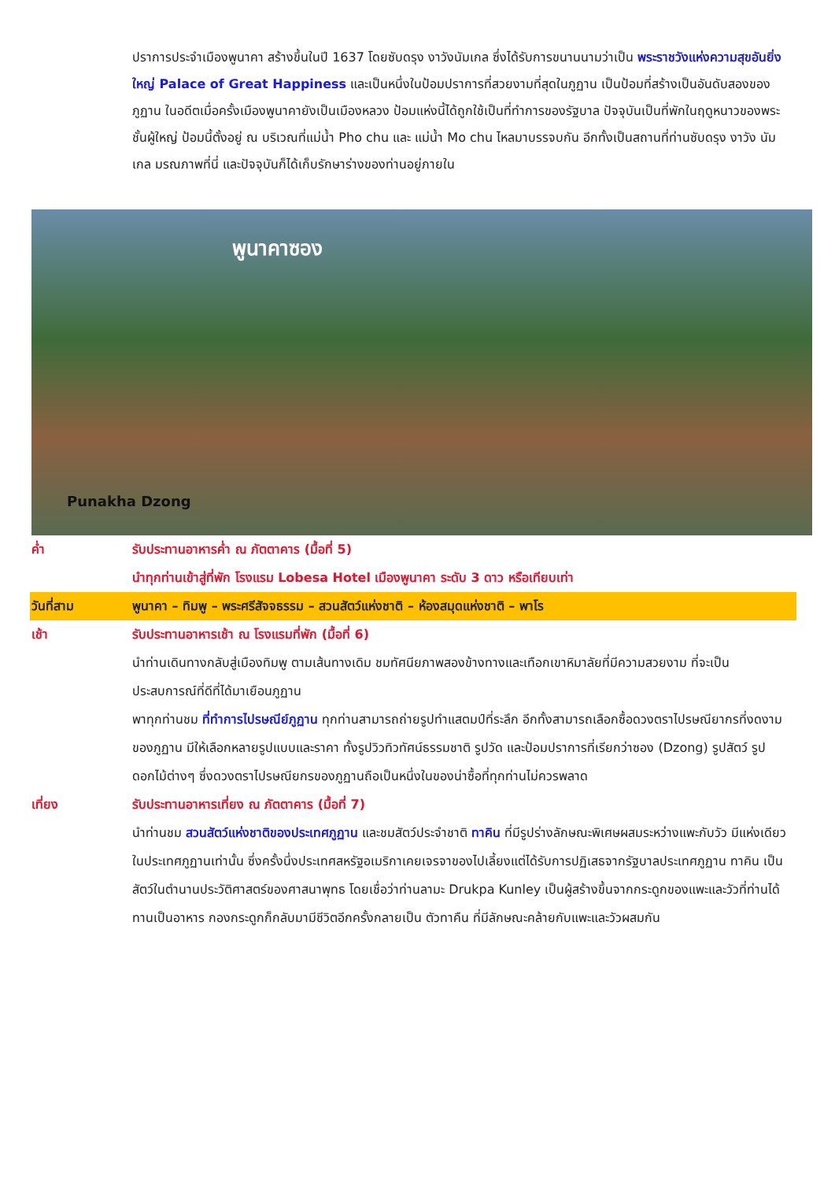ปราการประจำเมืองพูนาคา สร้างขึ้นในปี 1637 โดยซับดรุง งาวังนัมเกล ซึ่งได้รับการขนานนามว่าเป็น พระราชวังแห่งความสุขอันยิ่งใหญ่ Palace of Great Happiness และเป็นหนึ่งในป้อมปราการที่สวยงามที่สุดในภูฏาน เป็นป้อมที่สร้างเป็นอันดับสองของภูฏาน ในอดีตเมื่อครั้งเมืองพูนาคายังเป็นเมืองหลวง ป้อมแห่งนี้ได้ถูกใช้เป็นที่ทำการของรัฐบาล ปัจจุบันเป็นที่พักในฤดูหนาวของพระชั้นผู้ใหญ่ ป้อมนี้ตั้งอยู่ ณ บริเวณที่แม่น้ำ Pho chu และ แม่น้ำ Mo chu ไหลมาบรรจบกัน อีกทั้งเป็นสถานที่ท่านซับดรุง งาวัง นัมเกล มรณภาพที่นี่ และปัจจุบันก็ได้เก็บรักษาร่างของท่านอยู่ภายใน
พูนาคาซอง
Punakha Dzong
ค่ำ รับประทานอาหารค่ำ ณ ภัตตาคาร (มื้อที่ 5)
นำทุกท่านเข้าสู่ที่พัก โรงแรม Lobesa Hotel เมืองพูนาคา ระดับ 3 ดาว หรือเทียบเท่า
วันที่สาม พูนาคา – ทิมพู – พระศรีสัจจธรรม – สวนสัตว์แห่งชาติ – ห้องสมุดแห่งชาติ – พาโร
เช้า รับประทานอาหารเช้า ณ โรงแรมที่พัก (มื้อที่ 6)
นำท่านเดินทางกลับสู่เมืองทิมพู ตามเส้นทางเดิม ชมทัศนียภาพสองข้างทางและเทือกเขาหิมาลัยที่มีความสวยงาม ที่จะเป็นประสบการณ์ที่ดีที่ได้มาเยือนภูฏาน
พาทุกท่านชม ที่ทำการไปรษณีย์ภูฏาน ทุกท่านสามารถถ่ายรูปทำแสตมป์ที่ระลึก อีกทั้งสามารถเลือกซื้อดวงตราไปรษณียากรที่งดงามของภูฏาน มีให้เลือกหลายรูปแบบและราคา ทั้งรูปวิวทิวทัศน์ธรรมชาติ รูปวัด และป้อมปราการที่เรียกว่าซอง (Dzong) รูปสัตว์ รูปดอกไม้ต่างๆ ซึ่งดวงตราไปรษณียกรของภูฏานถือเป็นหนึ่งในของน่าซื้อที่ทุกท่านไม่ควรพลาด
เที่ยง รับประทานอาหารเที่ยง ณ ภัตตาคาร (มื้อที่ 7)
นำท่านชม สวนสัตว์แห่งชาติของประเทศภูฏาน และชมสัตว์ประจำชาติ ทาคิน ที่มีรูปร่างลักษณะพิเศษผสมระหว่างแพะกับวัว มีแห่งเดียวในประเทศภูฏานเท่านั้น ซึ่งครั้งนึ่งประเทศสหรัฐอเมริกาเคยเจรจาของไปเลี้ยงแต่ได้รับการปฏิเสธจากรัฐบาลประเทศภูฏาน ทาคิน เป็นสัตว์ในตำนานประวัติศาสตร์ของศาสนาพุทธ โดยเชื่อว่าท่านลามะ Drukpa Kunley เป็นผู้สร้างขึ้นจากกระดูกของแพะและวัวที่ท่านได้ทานเป็นอาหาร กองกระดูกก็กลับมามีชีวิตอีกครั้งกลายเป็น ตัวทาคืน ที่มีลักษณะคล้ายกับแพะและวัวผสมกัน